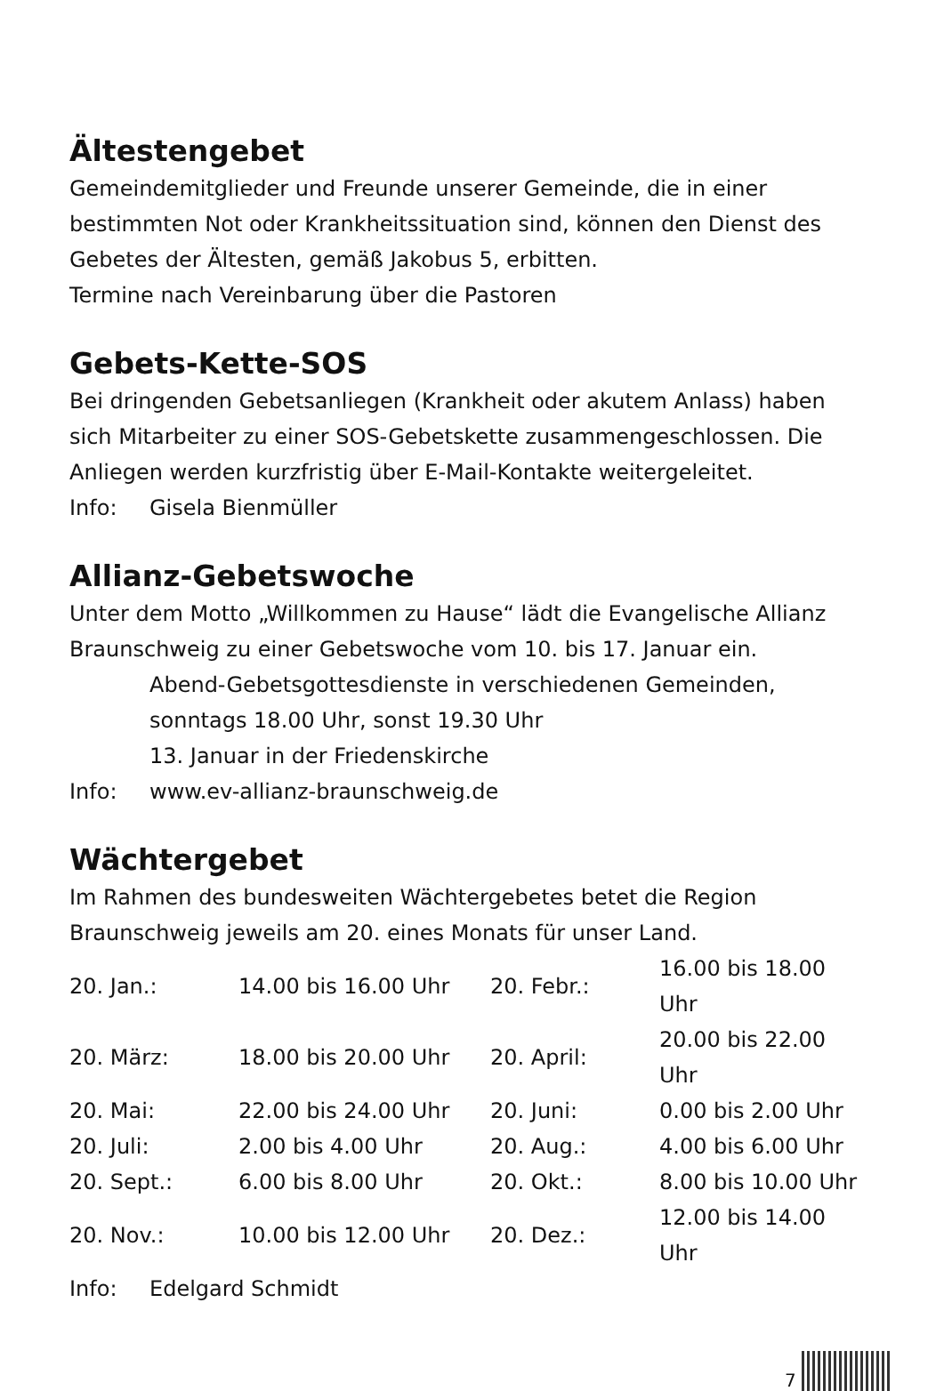Ältestengebet
Gemeindemitglieder und Freunde unserer Gemeinde, die in einer bestimmten Not oder Krankheitssituation sind, können den Dienst des Gebetes der Ältesten, gemäß Jakobus 5, erbitten.
Termine nach Vereinbarung über die Pastoren
Gebets-Kette-SOS
Bei dringenden Gebetsanliegen (Krankheit oder akutem Anlass) haben sich Mitarbeiter zu einer SOS-Gebetskette zusammengeschlossen. Die Anliegen werden kurzfristig über E-Mail-Kontakte weitergeleitet.
Info: Gisela Bienmüller
Allianz-Gebetswoche
Unter dem Motto „Willkommen zu Hause“ lädt die Evangelische Allianz Braunschweig zu einer Gebetswoche vom 10. bis 17. Januar ein.
Abend-Gebetsgottesdienste in verschiedenen Gemeinden, sonntags 18.00 Uhr, sonst 19.30 Uhr
13. Januar in der Friedenskirche
Info: www.ev-allianz-braunschweig.de
Wächtergebet
Im Rahmen des bundesweiten Wächtergebetes betet die Region Braunschweig jeweils am 20. eines Monats für unser Land.
| 20. Jan.: | 14.00 bis 16.00 Uhr | 20. Febr.: | 16.00 bis 18.00 Uhr |
| 20. März: | 18.00 bis 20.00 Uhr | 20. April: | 20.00 bis 22.00 Uhr |
| 20. Mai: | 22.00 bis 24.00 Uhr | 20. Juni: | 0.00 bis 2.00 Uhr |
| 20. Juli: | 2.00 bis 4.00 Uhr | 20. Aug.: | 4.00 bis 6.00 Uhr |
| 20. Sept.: | 6.00 bis 8.00 Uhr | 20. Okt.: | 8.00 bis 10.00 Uhr |
| 20. Nov.: | 10.00 bis 12.00 Uhr | 20. Dez.: | 12.00 bis 14.00 Uhr |
Info: Edelgard Schmidt
7